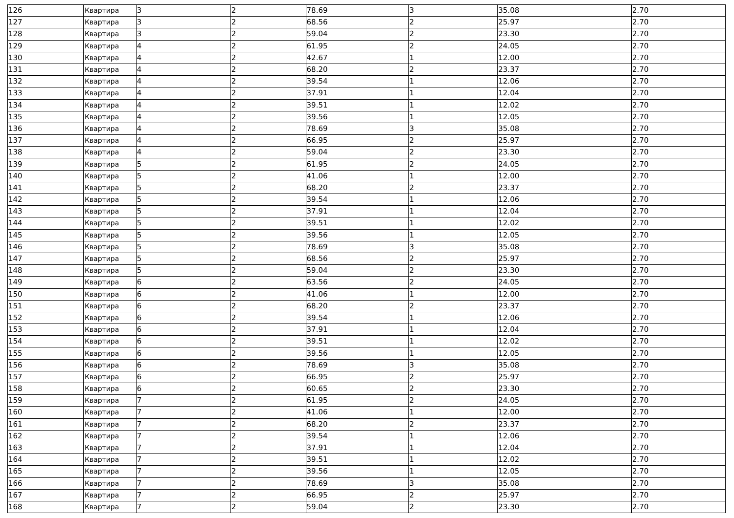| 126 | Квартира | 3 | 2 | 78.69 | 3 | 35.08 | 2.70 |
| 127 | Квартира | 3 | 2 | 68.56 | 2 | 25.97 | 2.70 |
| 128 | Квартира | 3 | 2 | 59.04 | 2 | 23.30 | 2.70 |
| 129 | Квартира | 4 | 2 | 61.95 | 2 | 24.05 | 2.70 |
| 130 | Квартира | 4 | 2 | 42.67 | 1 | 12.00 | 2.70 |
| 131 | Квартира | 4 | 2 | 68.20 | 2 | 23.37 | 2.70 |
| 132 | Квартира | 4 | 2 | 39.54 | 1 | 12.06 | 2.70 |
| 133 | Квартира | 4 | 2 | 37.91 | 1 | 12.04 | 2.70 |
| 134 | Квартира | 4 | 2 | 39.51 | 1 | 12.02 | 2.70 |
| 135 | Квартира | 4 | 2 | 39.56 | 1 | 12.05 | 2.70 |
| 136 | Квартира | 4 | 2 | 78.69 | 3 | 35.08 | 2.70 |
| 137 | Квартира | 4 | 2 | 66.95 | 2 | 25.97 | 2.70 |
| 138 | Квартира | 4 | 2 | 59.04 | 2 | 23.30 | 2.70 |
| 139 | Квартира | 5 | 2 | 61.95 | 2 | 24.05 | 2.70 |
| 140 | Квартира | 5 | 2 | 41.06 | 1 | 12.00 | 2.70 |
| 141 | Квартира | 5 | 2 | 68.20 | 2 | 23.37 | 2.70 |
| 142 | Квартира | 5 | 2 | 39.54 | 1 | 12.06 | 2.70 |
| 143 | Квартира | 5 | 2 | 37.91 | 1 | 12.04 | 2.70 |
| 144 | Квартира | 5 | 2 | 39.51 | 1 | 12.02 | 2.70 |
| 145 | Квартира | 5 | 2 | 39.56 | 1 | 12.05 | 2.70 |
| 146 | Квартира | 5 | 2 | 78.69 | 3 | 35.08 | 2.70 |
| 147 | Квартира | 5 | 2 | 68.56 | 2 | 25.97 | 2.70 |
| 148 | Квартира | 5 | 2 | 59.04 | 2 | 23.30 | 2.70 |
| 149 | Квартира | 6 | 2 | 63.56 | 2 | 24.05 | 2.70 |
| 150 | Квартира | 6 | 2 | 41.06 | 1 | 12.00 | 2.70 |
| 151 | Квартира | 6 | 2 | 68.20 | 2 | 23.37 | 2.70 |
| 152 | Квартира | 6 | 2 | 39.54 | 1 | 12.06 | 2.70 |
| 153 | Квартира | 6 | 2 | 37.91 | 1 | 12.04 | 2.70 |
| 154 | Квартира | 6 | 2 | 39.51 | 1 | 12.02 | 2.70 |
| 155 | Квартира | 6 | 2 | 39.56 | 1 | 12.05 | 2.70 |
| 156 | Квартира | 6 | 2 | 78.69 | 3 | 35.08 | 2.70 |
| 157 | Квартира | 6 | 2 | 66.95 | 2 | 25.97 | 2.70 |
| 158 | Квартира | 6 | 2 | 60.65 | 2 | 23.30 | 2.70 |
| 159 | Квартира | 7 | 2 | 61.95 | 2 | 24.05 | 2.70 |
| 160 | Квартира | 7 | 2 | 41.06 | 1 | 12.00 | 2.70 |
| 161 | Квартира | 7 | 2 | 68.20 | 2 | 23.37 | 2.70 |
| 162 | Квартира | 7 | 2 | 39.54 | 1 | 12.06 | 2.70 |
| 163 | Квартира | 7 | 2 | 37.91 | 1 | 12.04 | 2.70 |
| 164 | Квартира | 7 | 2 | 39.51 | 1 | 12.02 | 2.70 |
| 165 | Квартира | 7 | 2 | 39.56 | 1 | 12.05 | 2.70 |
| 166 | Квартира | 7 | 2 | 78.69 | 3 | 35.08 | 2.70 |
| 167 | Квартира | 7 | 2 | 66.95 | 2 | 25.97 | 2.70 |
| 168 | Квартира | 7 | 2 | 59.04 | 2 | 23.30 | 2.70 |